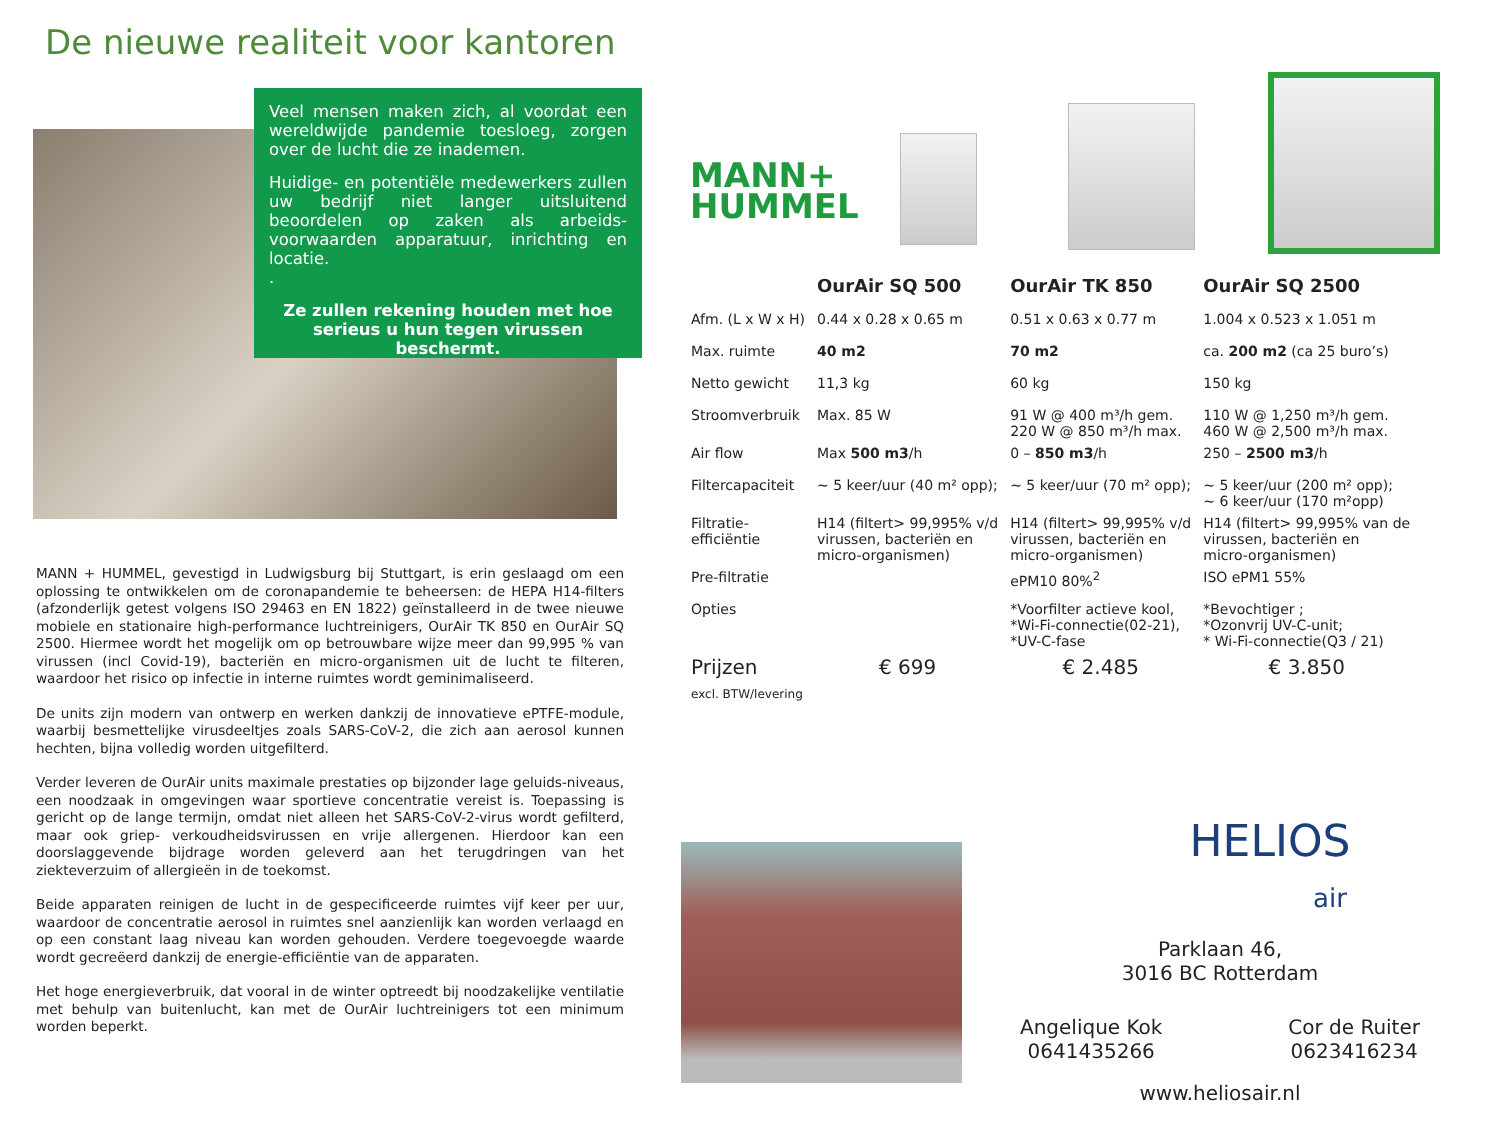De nieuwe realiteit voor kantoren
Veel mensen maken zich, al voordat een wereldwijde pandemie toesloeg, zorgen over de lucht die ze inademen.
Huidige- en potentiële medewerkers zullen uw bedrijf niet langer uitsluitend beoordelen op zaken als arbeids-voorwaarden apparatuur, inrichting en locatie.
.
Ze zullen rekening houden met hoe serieus u hun tegen virussen beschermt.
MANN + HUMMEL, gevestigd in Ludwigsburg bij Stuttgart, is erin geslaagd om een oplossing te ontwikkelen om de coronapandemie te beheersen: de HEPA H14-filters (afzonderlijk getest volgens ISO 29463 en EN 1822) geïnstalleerd in de twee nieuwe mobiele en stationaire high-performance luchtreinigers, OurAir TK 850 en OurAir SQ 2500. Hiermee wordt het mogelijk om op betrouwbare wijze meer dan 99,995 % van virussen (incl Covid-19), bacteriën en micro-organismen uit de lucht te filteren, waardoor het risico op infectie in interne ruimtes wordt geminimaliseerd.
De units zijn modern van ontwerp en werken dankzij de innovatieve ePTFE-module, waarbij besmettelijke virusdeeltjes zoals SARS-CoV-2, die zich aan aerosol kunnen hechten, bijna volledig worden uitgefilterd.
Verder leveren de OurAir units maximale prestaties op bijzonder lage geluids-niveaus, een noodzaak in omgevingen waar sportieve concentratie vereist is. Toepassing is gericht op de lange termijn, omdat niet alleen het SARS-CoV-2-virus wordt gefilterd, maar ook griep- verkoudheidsvirussen en vrije allergenen. Hierdoor kan een doorslaggevende bijdrage worden geleverd aan het terugdringen van het ziekteverzuim of allergieën in de toekomst.
Beide apparaten reinigen de lucht in de gespecificeerde ruimtes vijf keer per uur, waardoor de concentratie aerosol in ruimtes snel aanzienlijk kan worden verlaagd en op een constant laag niveau kan worden gehouden. Verdere toegevoegde waarde wordt gecreëerd dankzij de energie-efficiëntie van de apparaten.
Het hoge energieverbruik, dat vooral in de winter optreedt bij noodzakelijke ventilatie met behulp van buitenlucht, kan met de OurAir luchtreinigers tot een minimum worden beperkt.
MANN+
HUMMEL
| | OurAir SQ 500 | OurAir TK 850 | OurAir SQ 2500 |
| --- | --- | --- | --- |
| Afm. (L x W x H) | 0.44 x 0.28 x 0.65 m | 0.51 x 0.63 x 0.77 m | 1.004 x 0.523 x 1.051 m |
| Max. ruimte | 40 m2 | 70 m2 | ca. 200 m2 (ca 25 buro’s) |
| Netto gewicht | 11,3 kg | 60 kg | 150 kg |
| Stroomverbruik | Max. 85 W | 91 W @ 400 m³/h gem. 220 W @ 850 m³/h max. | 110 W @ 1,250 m³/h gem. 460 W @ 2,500 m³/h max. |
| Air flow | Max 500 m3 /h | 0 – 850 m3 /h | 250 – 2500 m3 /h |
| Filtercapaciteit | ~ 5 keer/uur (40 m² opp); | ~ 5 keer/uur (70 m² opp); | ~ 5 keer/uur (200 m² opp); ~ 6 keer/uur (170 m²opp) |
| Filtratie- efficiëntie | H14 (filtert> 99,995% v/d virussen, bacteriën en micro-organismen) | H14 (filtert> 99,995% v/d virussen, bacteriën en micro-organismen) | H14 (filtert> 99,995% van de virussen, bacteriën en micro-organismen) |
| Pre-filtratie | | ePM10 80%<sup>2</sup> | ISO ePM1 55% |
| Opties | | *Voorfilter actieve kool, *Wi-Fi-connectie(02-21), *UV-C-fase | *Bevochtiger ; *Ozonvrij UV-C-unit; * Wi-Fi-connectie(Q3 / 21) |
| Prijzen excl. BTW/levering | € 699 | € 2.485 | € 3.850 |
HELIOS
air
Parklaan 46,
3016 BC Rotterdam
Angelique Kok
0641435266 Cor de Ruiter
0623416234
www.heliosair.nl